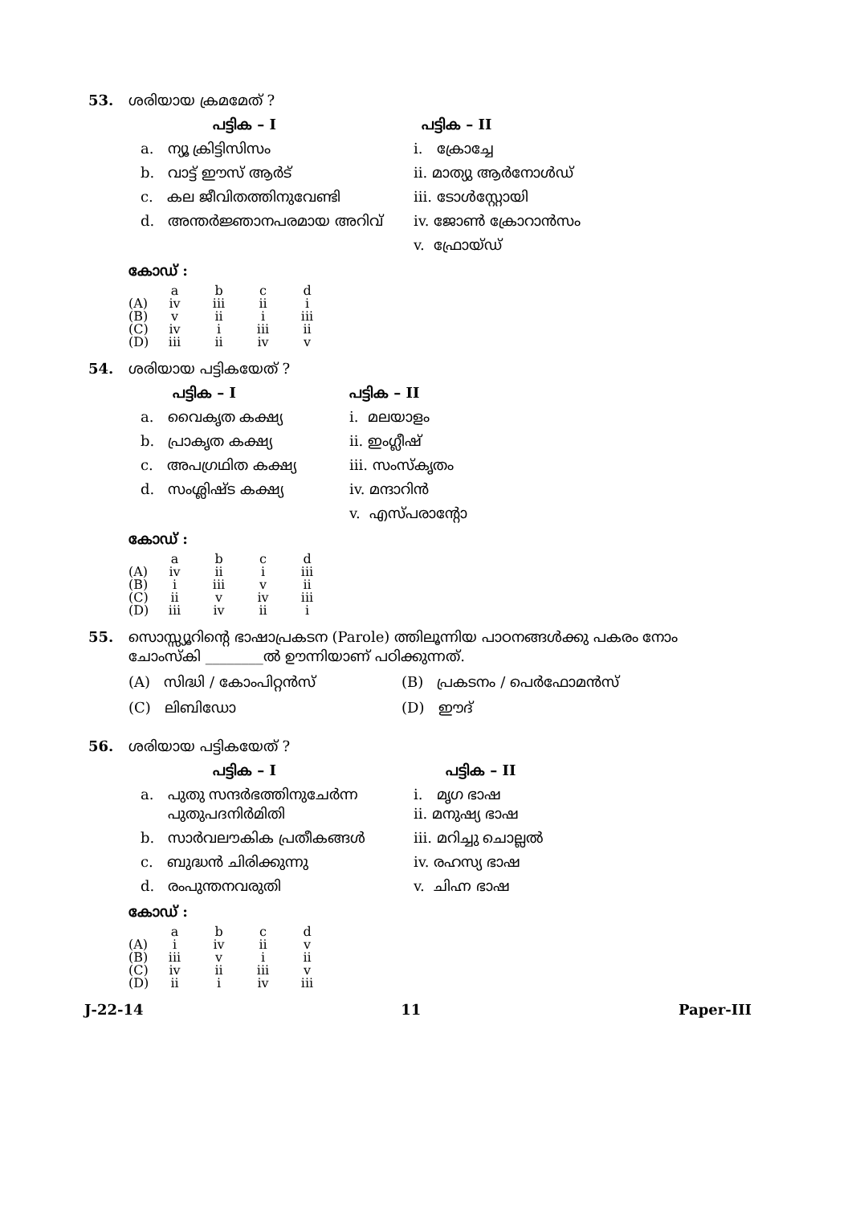53. ശരിയായ ക്രമമേത് ?
പട്ടിക – I
പട്ടിക – II
a. ന്യൂ ക്രിട്ടിസിസം
i. ക്രോച്ചേ
b. വാട്ട് ഈസ് ആർട്
ii. മാത്യു ആർനോൾഡ്
c. കല ജീവിതത്തിനുവേണ്ടി
iii. ടോൾസ്റ്റോയി
d. അന്തർജ്ഞാനപരമായ അറിവ്
iv. ജോൺ ക്രോറാൻസം
v. ഫ്രോയ്ഡ്
കോഡ് :
| | a | b | c | d |
| (A) | iv | iii | ii | i |
| (B) | v | ii | i | iii |
| (C) | iv | i | iii | ii |
| (D) | iii | ii | iv | v |
54. ശരിയായ പട്ടികയേത് ?
പട്ടിക – I
പട്ടിക – II
a. വൈകൃത കക്ഷ്യ
i. മലയാളം
b. പ്രാകൃത കക്ഷ്യ
ii. ഇംഗ്ലീഷ്
c. അപഗ്രഥിത കക്ഷ്യ
iii. സംസ്കൃതം
d. സംശ്ലിഷ്ട കക്ഷ്യ
iv. മന്ദാറിൻ
v. എസ്പരാന്റോ
കോഡ് :
| | a | b | c | d |
| (A) | iv | ii | i | iii |
| (B) | i | iii | v | ii |
| (C) | ii | v | iv | iii |
| (D) | iii | iv | ii | i |
55. സൊസ്സ്യൂറിന്റെ ഭാഷാപ്രകടന (Parole) ത്തിലൂന്നിയ പാഠനങ്ങൾക്കു പകരം നോം ചോംസ്കി ________ൽ ഊന്നിയാണ് പഠിക്കുന്നത്.
(A) സിദ്ധി / കോംപിറ്റൻസ്
(B) പ്രകടനം / പെർഫോമൻസ്
(C) ലിബിഡോ
(D) ഈദ്
56. ശരിയായ പട്ടികയേത് ?
പട്ടിക – I
പട്ടിക – II
a. പുതു സന്ദർഭത്തിനുചേർന്ന
പുതുപദനിർമിതി
i. മൃഗ ഭാഷ
ii. മനുഷ്യ ഭാഷ
b. സാർവലൗകിക പ്രതീകങ്ങൾ
iii. മറിച്ചു ചൊല്ലൽ
c. ബുദ്ധൻ ചിരിക്കുന്നു
iv. രഹസ്യ ഭാഷ
d. രംപുന്തനവരുതി
v. ചിഹ്ന ഭാഷ
കോഡ് :
| | a | b | c | d |
| (A) | i | iv | ii | v |
| (B) | iii | v | i | ii |
| (C) | iv | ii | iii | v |
| (D) | ii | i | iv | iii |
J-22-14 11 Paper-III